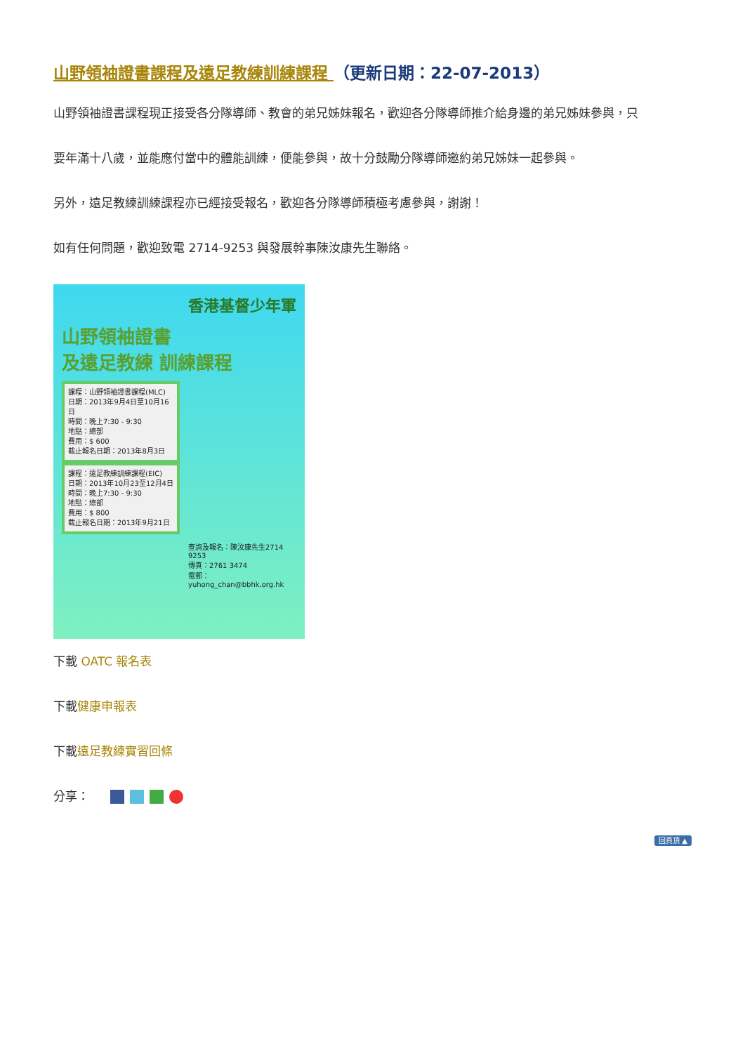山野領袖證書課程及遠足教練訓練課程 （更新日期：22-07-2013）
山野領袖證書課程現正接受各分隊導師、教會的弟兄姊妹報名，歡迎各分隊導師推介給身邊的弟兄姊妹參與，只
要年滿十八歲，並能應付當中的體能訓練，便能參與，故十分鼓勵分隊導師邀約弟兄姊妹一起參與。
另外，遠足教練訓練課程亦已經接受報名，歡迎各分隊導師積極考慮參與，謝謝！
如有任何問題，歡迎致電 2714-9253 與發展幹事陳汝康先生聯絡。
香港基督少年軍
山野領袖證書
及遠足教練 訓練課程
課程：山野領袖證書課程(MLC)
日期：2013年9月4日至10月16日
時間：晚上7:30 - 9:30
地點：總部
費用：$ 600
截止報名日期：2013年8月3日
課程：遠足教練訓練課程(EIC)
日期：2013年10月23至12月4日
時間：晚上7:30 - 9:30
地點：總部
費用：$ 800
截止報名日期：2013年9月21日
查詢及報名：陳汝康先生2714 9253
傳真：2761 3474
電郵：yuhong_chan@bbhk.org.hk
下載 OATC 報名表
下載健康申報表
下載遠足教練實習回條
分享：
回頁頂 ▲